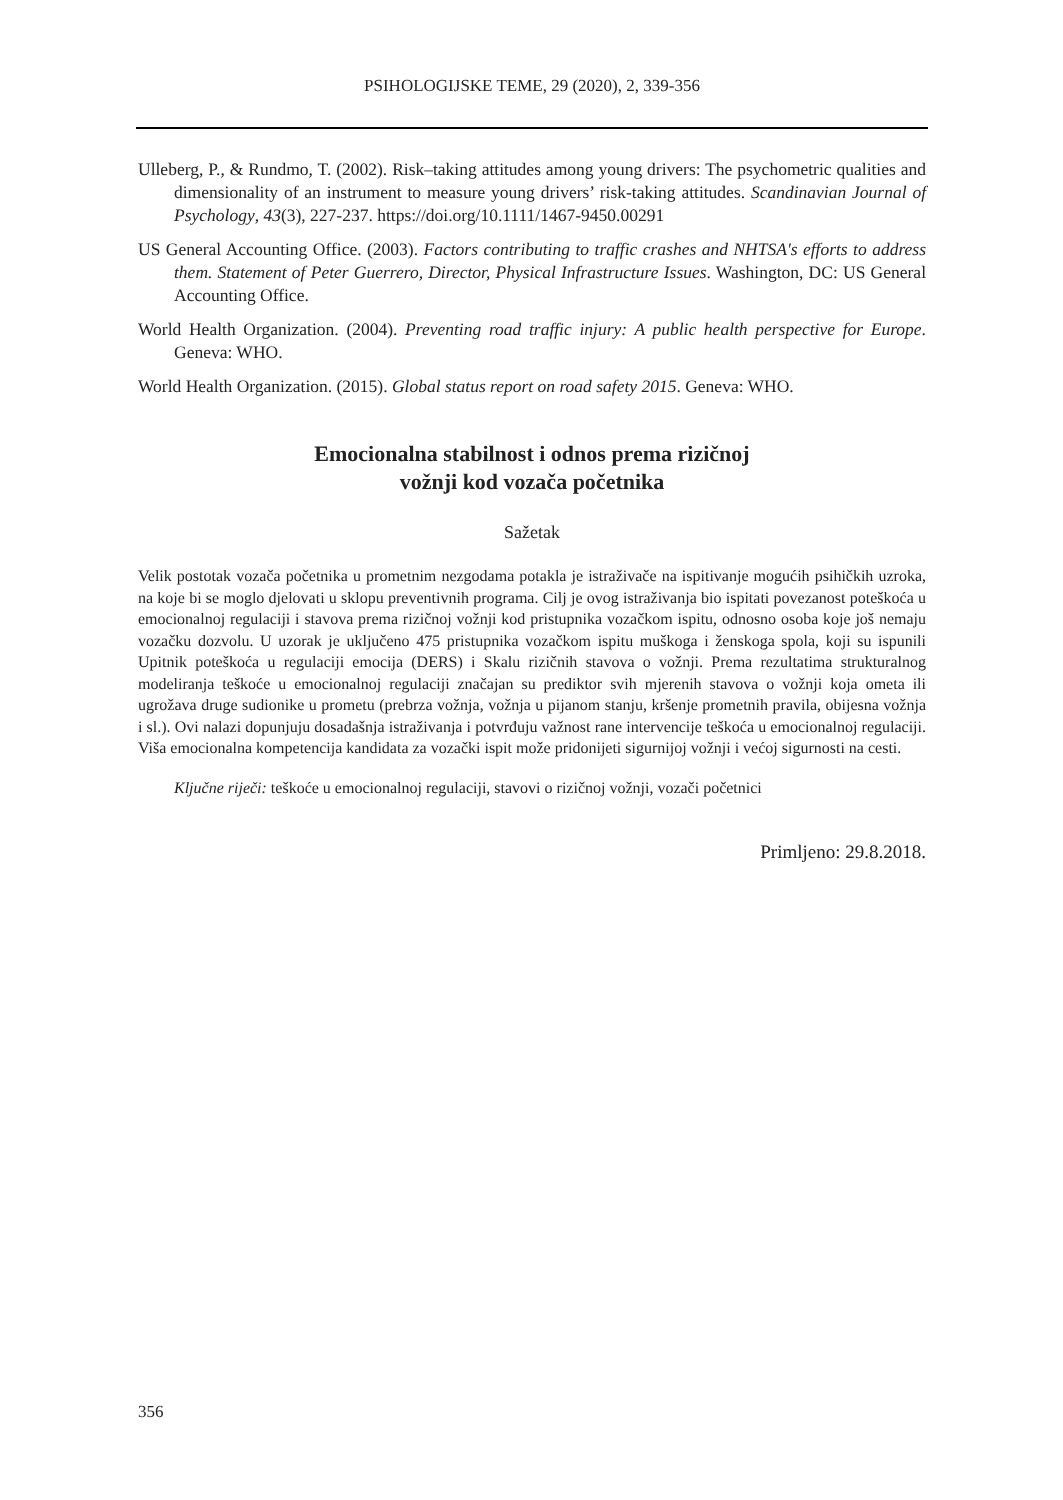PSIHOLOGIJSKE TEME, 29 (2020), 2, 339-356
Ulleberg, P., & Rundmo, T. (2002). Risk–taking attitudes among young drivers: The psychometric qualities and dimensionality of an instrument to measure young drivers’ risk-taking attitudes. Scandinavian Journal of Psychology, 43(3), 227-237. https://doi.org/10.1111/1467-9450.00291
US General Accounting Office. (2003). Factors contributing to traffic crashes and NHTSA's efforts to address them. Statement of Peter Guerrero, Director, Physical Infrastructure Issues. Washington, DC: US General Accounting Office.
World Health Organization. (2004). Preventing road traffic injury: A public health perspective for Europe. Geneva: WHO.
World Health Organization. (2015). Global status report on road safety 2015. Geneva: WHO.
Emocionalna stabilnost i odnos prema rizičnoj
vožnji kod vozača početnika
Sažetak
Velik postotak vozača početnika u prometnim nezgodama potakla je istraživače na ispitivanje mogućih psihičkih uzroka, na koje bi se moglo djelovati u sklopu preventivnih programa. Cilj je ovog istraživanja bio ispitati povezanost poteškoća u emocionalnoj regulaciji i stavova prema rizičnoj vožnji kod pristupnika vozačkom ispitu, odnosno osoba koje još nemaju vozačku dozvolu. U uzorak je uključeno 475 pristupnika vozačkom ispitu muškoga i ženskoga spola, koji su ispunili Upitnik poteškoća u regulaciji emocija (DERS) i Skalu rizičnih stavova o vožnji. Prema rezultatima strukturalnog modeliranja teškoće u emocionalnoj regulaciji značajan su prediktor svih mjerenih stavova o vožnji koja ometa ili ugrožava druge sudionike u prometu (prebrza vožnja, vožnja u pijanom stanju, kršenje prometnih pravila, obijesna vožnja i sl.). Ovi nalazi dopunjuju dosadašnja istraživanja i potvrđuju važnost rane intervencije teškoća u emocionalnoj regulaciji. Viša emocionalna kompetencija kandidata za vozački ispit može pridonijeti sigurnijoj vožnji i većoj sigurnosti na cesti.
Ključne riječi: teškoće u emocionalnoj regulaciji, stavovi o rizičnoj vožnji, vozači početnici
Primljeno: 29.8.2018.
356